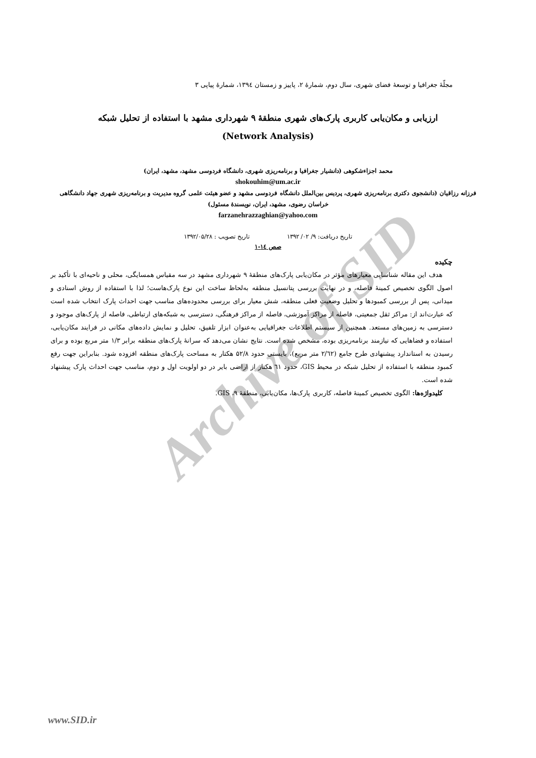Archive of SID
مجلّهٔ جغرافیا و توسعهٔ فضای شهری، سال دوم، شمارهٔ ۲، پاییز و زمستان ۱۳۹٤، شمارهٔ پیاپی ۳
ارزیابی و مکان‌یابی کاربری پارک‌های شهری منطقهٔ ۹ شهرداری مشهد با استفاده از تحلیل شبکه
(Network Analysis)
محمد اجزاءشکوهی (دانشیار جغرافیا و برنامه‌ریزی شهری، دانشگاه فردوسی مشهد، مشهد، ایران)
shokouhim@um.ac.ir
فرزانه رزاقیان (دانشجوی دکتری برنامه‌ریزی شهری، پردیس بین‌الملل دانشگاه فردوسی مشهد و عضو هیئت علمی گروه مدیریت و برنامه‌ریزی شهری جهاد دانشگاهی خراسان رضوی، مشهد، ایران، نویسندهٔ مسئول)
farzanehrazzaghian@yahoo.com
تاریخ دریافت: ۹/ ۰۲/ ۱۳۹۲ تاریخ تصویب : ۱۳۹۲/۰۵/۲۸
صص ١٤-١
چکیده
هدف این مقاله شناسایی معیارهای مؤثر در مکان‌یابی پارک‌های منطقهٔ ۹ شهرداری مشهد در سه مقیاس همسایگی، محلی و ناحیه‌ای با تأکید بر اصول الگوی تخصیص کمینهٔ فاصله، و در نهایت بررسی پتانسیل منطقه به‌لحاظ ساخت این نوع پارک‌هاست؛ لذا با استفاده از روش اسنادی و میدانی، پس از بررسی کمبودها و تحلیل وضعیت فعلی منطقه، شش معیار برای بررسی محدوده‌های مناسب جهت احداث پارک انتخاب شده است که عبارت‌اند از: مراکز ثقل جمعیتی، فاصله از مراکز آموزشی، فاصله از مراکز فرهنگی، دسترسی به شبکه‌های ارتباطی، فاصله از پارک‌های موجود و دسترسی به زمین‌های مستعد. همچنین از سیستم اطلاعات جغرافیایی به‌عنوان ابزار تلفیق، تحلیل و نمایش داده‌های مکانی در فرایند مکان‌یابی، استفاده و فضاهایی که نیازمند برنامه‌ریزی بوده، مشخص شده است. نتایج نشان می‌دهد که سرانهٔ پارک‌های منطقه برابر ۱/۳ متر مربع بوده و برای رسیدن به استاندارد پیشنهادی طرح جامع (۲/٦۲ متر مربع)، بایستی حدود ۵۲/۸ هکتار به مساحت پارک‌های منطقه افزوده شود. بنابراین جهت رفع کمبود منطقه با استفاده از تحلیل شبکه در محیط GIS، حدود ٦۱ هکتار از اراضی بایر در دو اولویت اول و دوم، مناسب جهت احداث پارک پیشنهاد شده است.
کلیدواژه‌ها: الگوی تخصیص کمینهٔ فاصله، کاربری پارک‌ها، مکان‌یابی، منطقهٔ ۹، GIS.
www.SID.ir